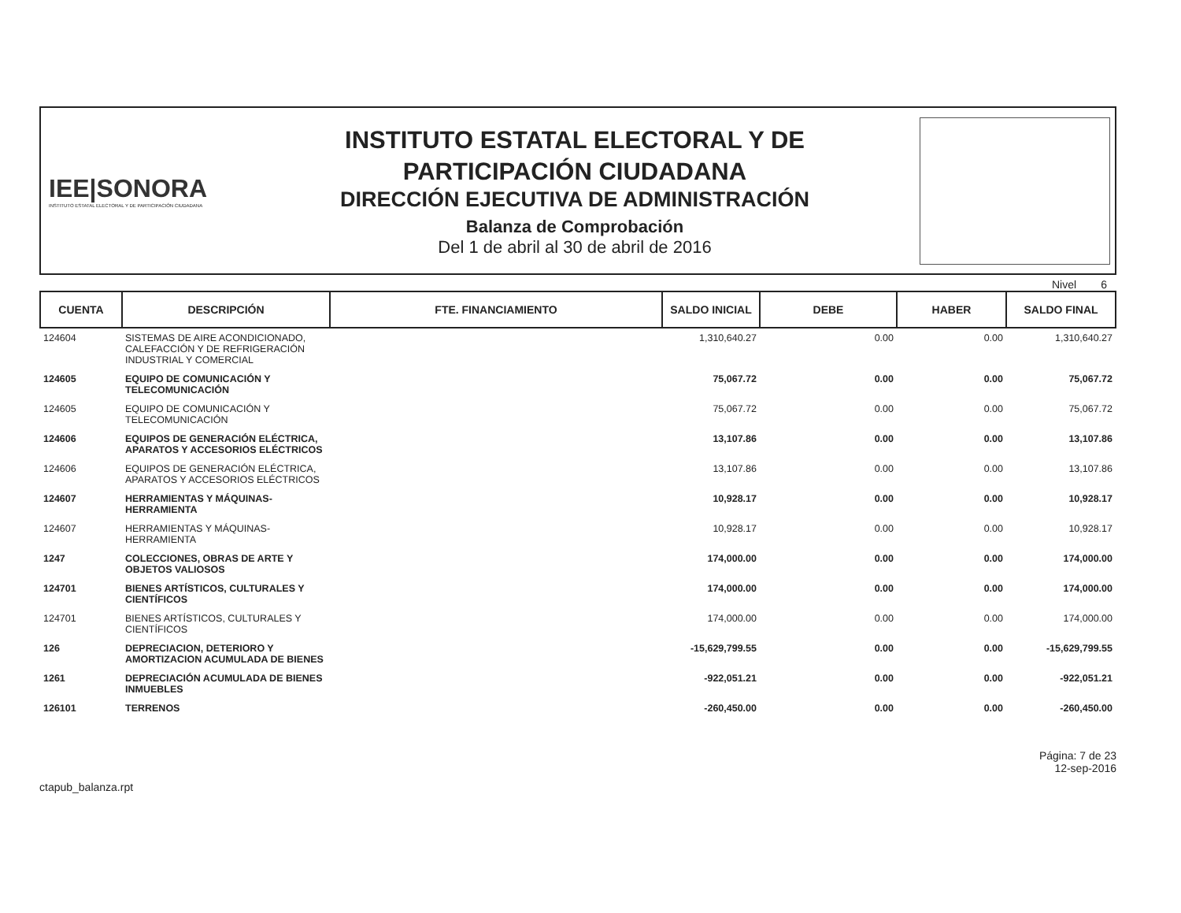IEE|SONORA
INSTITUTO ESTATAL ELECTORAL Y DE PARTICIPACIÓN CIUDADANA
INSTITUTO ESTATAL ELECTORAL Y DE
PARTICIPACIÓN CIUDADANA
DIRECCIÓN EJECUTIVA DE ADMINISTRACIÓN
Balanza de Comprobación
Del 1 de abril al 30 de abril de 2016
Nivel 6
| CUENTA | DESCRIPCIÓN | FTE. FINANCIAMIENTO | SALDO INICIAL | DEBE | HABER | SALDO FINAL |
| --- | --- | --- | --- | --- | --- | --- |
| 124604 | SISTEMAS DE AIRE ACONDICIONADO, CALEFACCIÓN Y DE REFRIGERACIÓN INDUSTRIAL Y COMERCIAL | | 1,310,640.27 | 0.00 | 0.00 | 1,310,640.27 |
| 124605 | EQUIPO DE COMUNICACIÓN Y TELECOMUNICACIÓN | | 75,067.72 | 0.00 | 0.00 | 75,067.72 |
| 124605 | EQUIPO DE COMUNICACIÓN Y TELECOMUNICACIÓN | | 75,067.72 | 0.00 | 0.00 | 75,067.72 |
| 124606 | EQUIPOS DE GENERACIÓN ELÉCTRICA, APARATOS Y ACCESORIOS ELÉCTRICOS | | 13,107.86 | 0.00 | 0.00 | 13,107.86 |
| 124606 | EQUIPOS DE GENERACIÓN ELÉCTRICA, APARATOS Y ACCESORIOS ELÉCTRICOS | | 13,107.86 | 0.00 | 0.00 | 13,107.86 |
| 124607 | HERRAMIENTAS Y MÁQUINAS-HERRAMIENTA | | 10,928.17 | 0.00 | 0.00 | 10,928.17 |
| 124607 | HERRAMIENTAS Y MÁQUINAS-HERRAMIENTA | | 10,928.17 | 0.00 | 0.00 | 10,928.17 |
| 1247 | COLECCIONES, OBRAS DE ARTE Y OBJETOS VALIOSOS | | 174,000.00 | 0.00 | 0.00 | 174,000.00 |
| 124701 | BIENES ARTÍSTICOS, CULTURALES Y CIENTÍFICOS | | 174,000.00 | 0.00 | 0.00 | 174,000.00 |
| 124701 | BIENES ARTÍSTICOS, CULTURALES Y CIENTÍFICOS | | 174,000.00 | 0.00 | 0.00 | 174,000.00 |
| 126 | DEPRECIACION, DETERIORO Y AMORTIZACION ACUMULADA DE BIENES | | -15,629,799.55 | 0.00 | 0.00 | -15,629,799.55 |
| 1261 | DEPRECIACIÓN ACUMULADA DE BIENES INMUEBLES | | -922,051.21 | 0.00 | 0.00 | -922,051.21 |
| 126101 | TERRENOS | | -260,450.00 | 0.00 | 0.00 | -260,450.00 |
ctapub_balanza.rpt
Página: 7 de 23
12-sep-2016